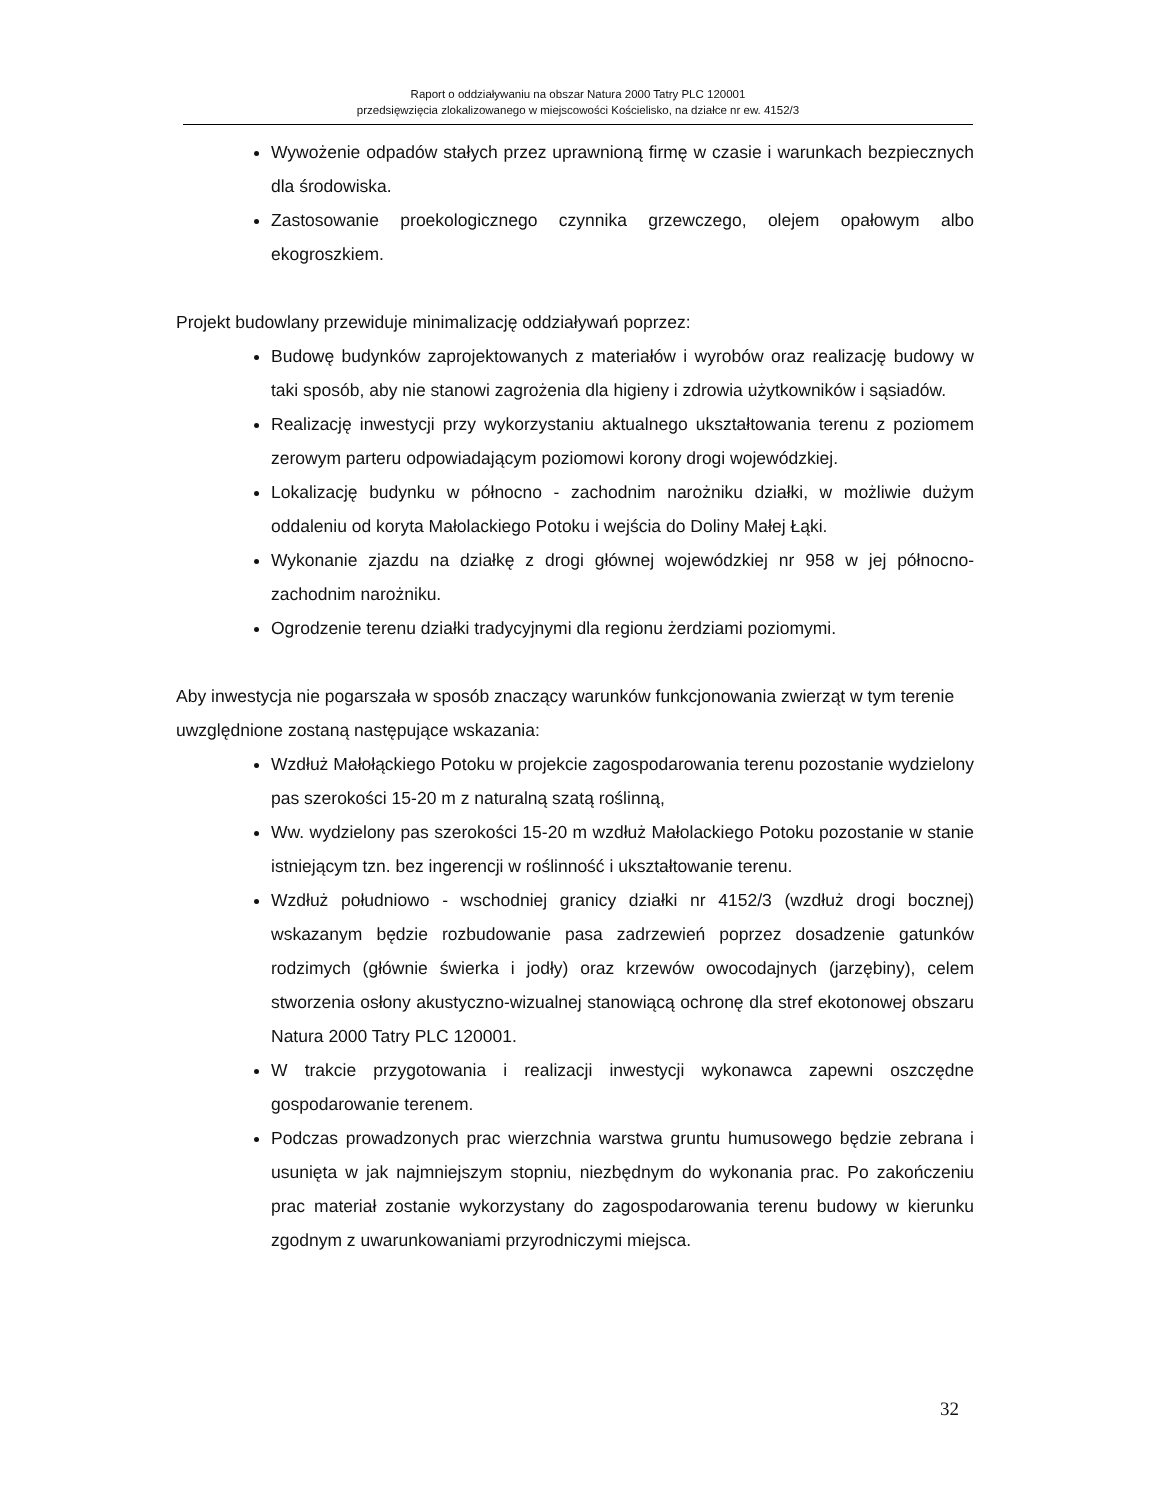Raport o oddziaływaniu na obszar Natura 2000 Tatry PLC 120001
przedsięwzięcia zlokalizowanego w miejscowości Kościelisko, na działce nr ew. 4152/3
Wywożenie odpadów stałych przez uprawnioną firmę w czasie i warunkach bezpiecznych dla środowiska.
Zastosowanie proekologicznego czynnika grzewczego, olejem opałowym albo ekogroszkiem.
Projekt budowlany przewiduje minimalizację oddziaływań poprzez:
Budowę budynków zaprojektowanych z materiałów i wyrobów oraz realizację budowy w taki sposób, aby nie stanowi zagrożenia dla higieny i zdrowia użytkowników i sąsiadów.
Realizację inwestycji przy wykorzystaniu aktualnego ukształtowania terenu z poziomem zerowym parteru odpowiadającym poziomowi korony drogi wojewódzkiej.
Lokalizację budynku w północno - zachodnim narożniku działki, w możliwie dużym oddaleniu od koryta Małolackiego Potoku i wejścia do Doliny Małej Łąki.
Wykonanie zjazdu na działkę z drogi głównej wojewódzkiej nr 958 w jej północno-zachodnim narożniku.
Ogrodzenie terenu działki tradycyjnymi dla regionu żerdziami poziomymi.
Aby inwestycja nie pogarszała w sposób znaczący warunków funkcjonowania zwierząt w tym terenie uwzględnione zostaną następujące wskazania:
Wzdłuż Małołąckiego Potoku w projekcie zagospodarowania terenu pozostanie wydzielony pas szerokości 15-20 m z naturalną szatą roślinną,
Ww. wydzielony pas szerokości 15-20 m wzdłuż Małolackiego Potoku pozostanie w stanie istniejącym tzn. bez ingerencji w roślinność i ukształtowanie terenu.
Wzdłuż południowo - wschodniej granicy działki nr 4152/3 (wzdłuż drogi bocznej) wskazanym będzie rozbudowanie pasa zadrzewień poprzez dosadzenie gatunków rodzimych (głównie świerka i jodły) oraz krzewów owocodajnych (jarzębiny), celem stworzenia osłony akustyczno-wizualnej stanowiącą ochronę dla stref ekotonowej obszaru Natura 2000 Tatry PLC 120001.
W trakcie przygotowania i realizacji inwestycji wykonawca zapewni oszczędne gospodarowanie terenem.
Podczas prowadzonych prac wierzchnia warstwa gruntu humusowego będzie zebrana i usunięta w jak najmniejszym stopniu, niezbędnym do wykonania prac. Po zakończeniu prac materiał zostanie wykorzystany do zagospodarowania terenu budowy w kierunku zgodnym z uwarunkowaniami przyrodniczymi miejsca.
32